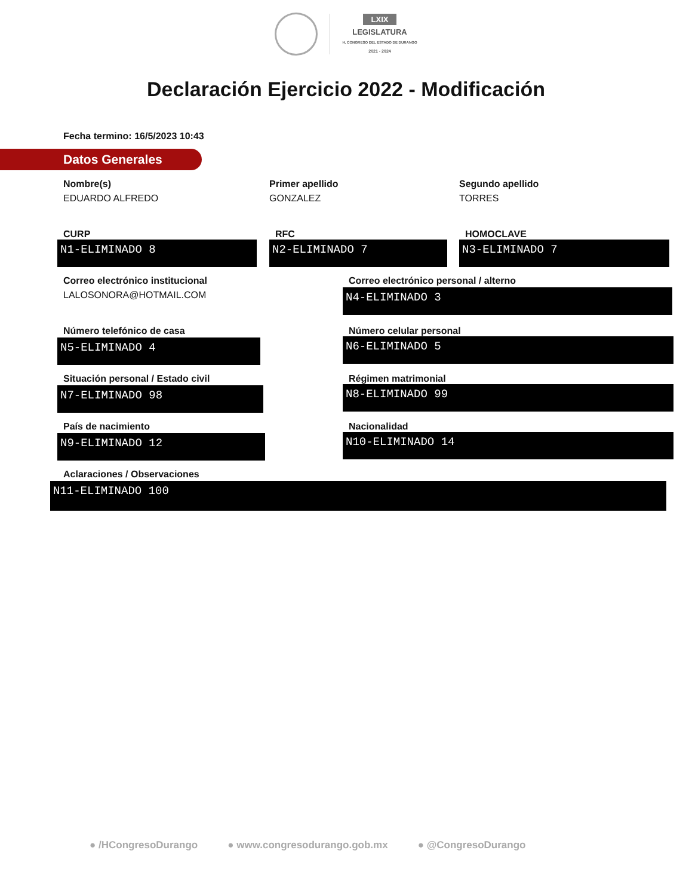LXIX
LEGISLATURA
H. CONGRESO DEL ESTADO DE DURANGO
2021 - 2024
Declaración Ejercicio 2022 - Modificación
Fecha termino: 16/5/2023 10:43
Datos Generales
Nombre(s)
EDUARDO ALFREDO
Primer apellido
GONZALEZ
Segundo apellido
TORRES
CURP
N1-ELIMINADO 8
RFC
N2-ELIMINADO 7
HOMOCLAVE
N3-ELIMINADO 7
Correo electrónico institucional
LALOSONORA@HOTMAIL.COM
Correo electrónico personal / alterno
N4-ELIMINADO 3
Número telefónico de casa
N5-ELIMINADO 4
Número celular personal
N6-ELIMINADO 5
Situación personal / Estado civil
N7-ELIMINADO 98
Régimen matrimonial
N8-ELIMINADO 99
País de nacimiento
N9-ELIMINADO 12
Nacionalidad
N10-ELIMINADO 14
Aclaraciones / Observaciones
N11-ELIMINADO 100
● /HCongresoDurango ● www.congresodurango.gob.mx ● @CongresoDurango